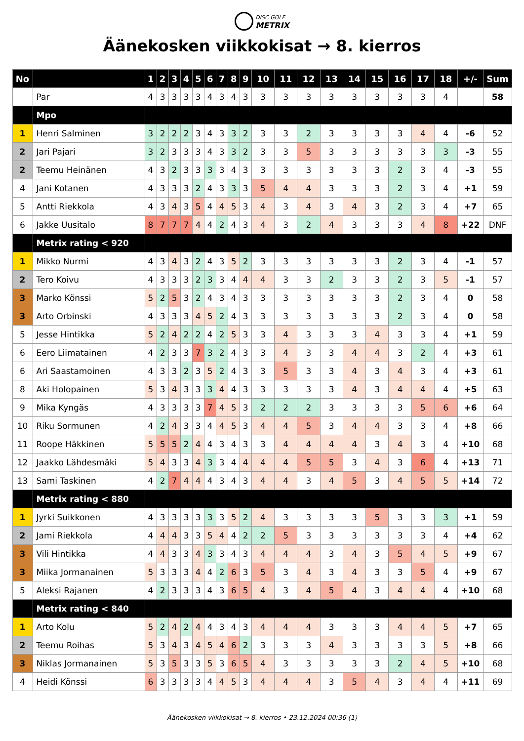DISC GOLF
METRIX
Äänekosken viikkokisat → 8. kierros
| No | | 1 | 2 | 3 | 4 | 5 | 6 | 7 | 8 | 9 | 10 | 11 | 12 | 13 | 14 | 15 | 16 | 17 | 18 | +/- | Sum |
| --- | --- | --- | --- | --- | --- | --- | --- | --- | --- | --- | --- | --- | --- | --- | --- | --- | --- | --- | --- | --- | --- |
| | Par | 4 | 3 | 3 | 3 | 3 | 4 | 3 | 4 | 3 | 3 | 3 | 3 | 3 | 3 | 3 | 3 | 3 | 4 | | 58 |
| | Mpo | | | | | | | | | | | | | | | | | | | | |
| 1 | Henri Salminen | 3 | 2 | 2 | 2 | 3 | 4 | 3 | 3 | 2 | 3 | 3 | 2 | 3 | 3 | 3 | 3 | 4 | 4 | -6 | 52 |
| 2 | Jari Pajari | 3 | 2 | 3 | 3 | 3 | 4 | 3 | 3 | 2 | 3 | 3 | 5 | 3 | 3 | 3 | 3 | 3 | 3 | -3 | 55 |
| 2 | Teemu Heinänen | 4 | 3 | 2 | 3 | 3 | 3 | 3 | 4 | 3 | 3 | 3 | 3 | 3 | 3 | 3 | 2 | 3 | 4 | -3 | 55 |
| 4 | Jani Kotanen | 4 | 3 | 3 | 3 | 2 | 4 | 3 | 3 | 3 | 5 | 4 | 4 | 3 | 3 | 3 | 2 | 3 | 4 | +1 | 59 |
| 5 | Antti Riekkola | 4 | 3 | 4 | 3 | 5 | 4 | 4 | 5 | 3 | 4 | 3 | 4 | 3 | 4 | 3 | 2 | 3 | 4 | +7 | 65 |
| 6 | Jakke Uusitalo | 8 | 7 | 7 | 7 | 4 | 4 | 2 | 4 | 3 | 4 | 3 | 2 | 4 | 3 | 3 | 3 | 4 | 8 | +22 | DNF |
| | Metrix rating < 920 | | | | | | | | | | | | | | | | | | | | |
| 1 | Mikko Nurmi | 4 | 3 | 4 | 3 | 2 | 4 | 3 | 5 | 2 | 3 | 3 | 3 | 3 | 3 | 3 | 2 | 3 | 4 | -1 | 57 |
| 2 | Tero Koivu | 4 | 3 | 3 | 3 | 2 | 3 | 3 | 4 | 4 | 4 | 3 | 3 | 2 | 3 | 3 | 2 | 3 | 5 | -1 | 57 |
| 3 | Marko Könssi | 5 | 2 | 5 | 3 | 2 | 4 | 3 | 4 | 3 | 3 | 3 | 3 | 3 | 3 | 3 | 2 | 3 | 4 | 0 | 58 |
| 3 | Arto Orbinski | 4 | 3 | 3 | 3 | 4 | 5 | 2 | 4 | 3 | 3 | 3 | 3 | 3 | 3 | 3 | 2 | 3 | 4 | 0 | 58 |
| 5 | Jesse Hintikka | 5 | 2 | 4 | 2 | 2 | 4 | 2 | 5 | 3 | 3 | 4 | 3 | 3 | 3 | 4 | 3 | 3 | 4 | +1 | 59 |
| 6 | Eero Liimatainen | 4 | 2 | 3 | 3 | 7 | 3 | 2 | 4 | 3 | 3 | 4 | 3 | 3 | 4 | 4 | 3 | 2 | 4 | +3 | 61 |
| 6 | Ari Saastamoinen | 4 | 3 | 3 | 2 | 3 | 5 | 2 | 4 | 3 | 3 | 5 | 3 | 3 | 4 | 3 | 4 | 3 | 4 | +3 | 61 |
| 8 | Aki Holopainen | 5 | 3 | 4 | 3 | 3 | 3 | 4 | 4 | 3 | 3 | 3 | 3 | 3 | 4 | 3 | 4 | 4 | 4 | +5 | 63 |
| 9 | Mika Kyngäs | 4 | 3 | 3 | 3 | 3 | 7 | 4 | 5 | 3 | 2 | 2 | 2 | 3 | 3 | 3 | 3 | 5 | 6 | +6 | 64 |
| 10 | Riku Sormunen | 4 | 2 | 4 | 3 | 3 | 4 | 4 | 5 | 3 | 4 | 4 | 5 | 3 | 4 | 4 | 3 | 3 | 4 | +8 | 66 |
| 11 | Roope Häkkinen | 5 | 5 | 5 | 2 | 4 | 4 | 3 | 4 | 3 | 3 | 4 | 4 | 4 | 4 | 3 | 4 | 3 | 4 | +10 | 68 |
| 12 | Jaakko Lähdesmäki | 5 | 4 | 3 | 3 | 4 | 3 | 3 | 4 | 4 | 4 | 4 | 5 | 5 | 3 | 4 | 3 | 6 | 4 | +13 | 71 |
| 13 | Sami Taskinen | 4 | 2 | 7 | 4 | 4 | 4 | 3 | 4 | 3 | 4 | 4 | 3 | 4 | 5 | 3 | 4 | 5 | 5 | +14 | 72 |
| | Metrix rating < 880 | | | | | | | | | | | | | | | | | | | | |
| 1 | Jyrki Suikkonen | 4 | 3 | 3 | 3 | 3 | 3 | 3 | 5 | 2 | 4 | 3 | 3 | 3 | 3 | 5 | 3 | 3 | 3 | +1 | 59 |
| 2 | Jami Riekkola | 4 | 4 | 4 | 3 | 3 | 5 | 4 | 4 | 2 | 2 | 5 | 3 | 3 | 3 | 3 | 3 | 3 | 4 | +4 | 62 |
| 3 | Vili Hintikka | 4 | 4 | 3 | 3 | 4 | 3 | 3 | 4 | 3 | 4 | 4 | 4 | 3 | 4 | 3 | 5 | 4 | 5 | +9 | 67 |
| 3 | Miika Jormanainen | 5 | 3 | 3 | 3 | 4 | 4 | 2 | 6 | 3 | 5 | 3 | 4 | 3 | 4 | 3 | 3 | 5 | 4 | +9 | 67 |
| 5 | Aleksi Rajanen | 4 | 2 | 3 | 3 | 3 | 4 | 3 | 6 | 5 | 4 | 3 | 4 | 5 | 4 | 3 | 4 | 4 | 4 | +10 | 68 |
| | Metrix rating < 840 | | | | | | | | | | | | | | | | | | | | |
| 1 | Arto Kolu | 5 | 2 | 4 | 2 | 4 | 4 | 3 | 4 | 3 | 4 | 4 | 4 | 3 | 3 | 3 | 4 | 4 | 5 | +7 | 65 |
| 2 | Teemu Roihas | 5 | 3 | 4 | 3 | 4 | 5 | 4 | 6 | 2 | 3 | 3 | 3 | 4 | 3 | 3 | 3 | 3 | 5 | +8 | 66 |
| 3 | Niklas Jormanainen | 5 | 3 | 5 | 3 | 3 | 5 | 3 | 6 | 5 | 4 | 3 | 3 | 3 | 3 | 3 | 2 | 4 | 5 | +10 | 68 |
| 4 | Heidi Könssi | 6 | 3 | 3 | 3 | 3 | 4 | 4 | 5 | 3 | 4 | 4 | 4 | 3 | 5 | 4 | 3 | 4 | 4 | +11 | 69 |
Äänekosken viikkokisat → 8. kierros • 23.12.2024 00:36 (1)